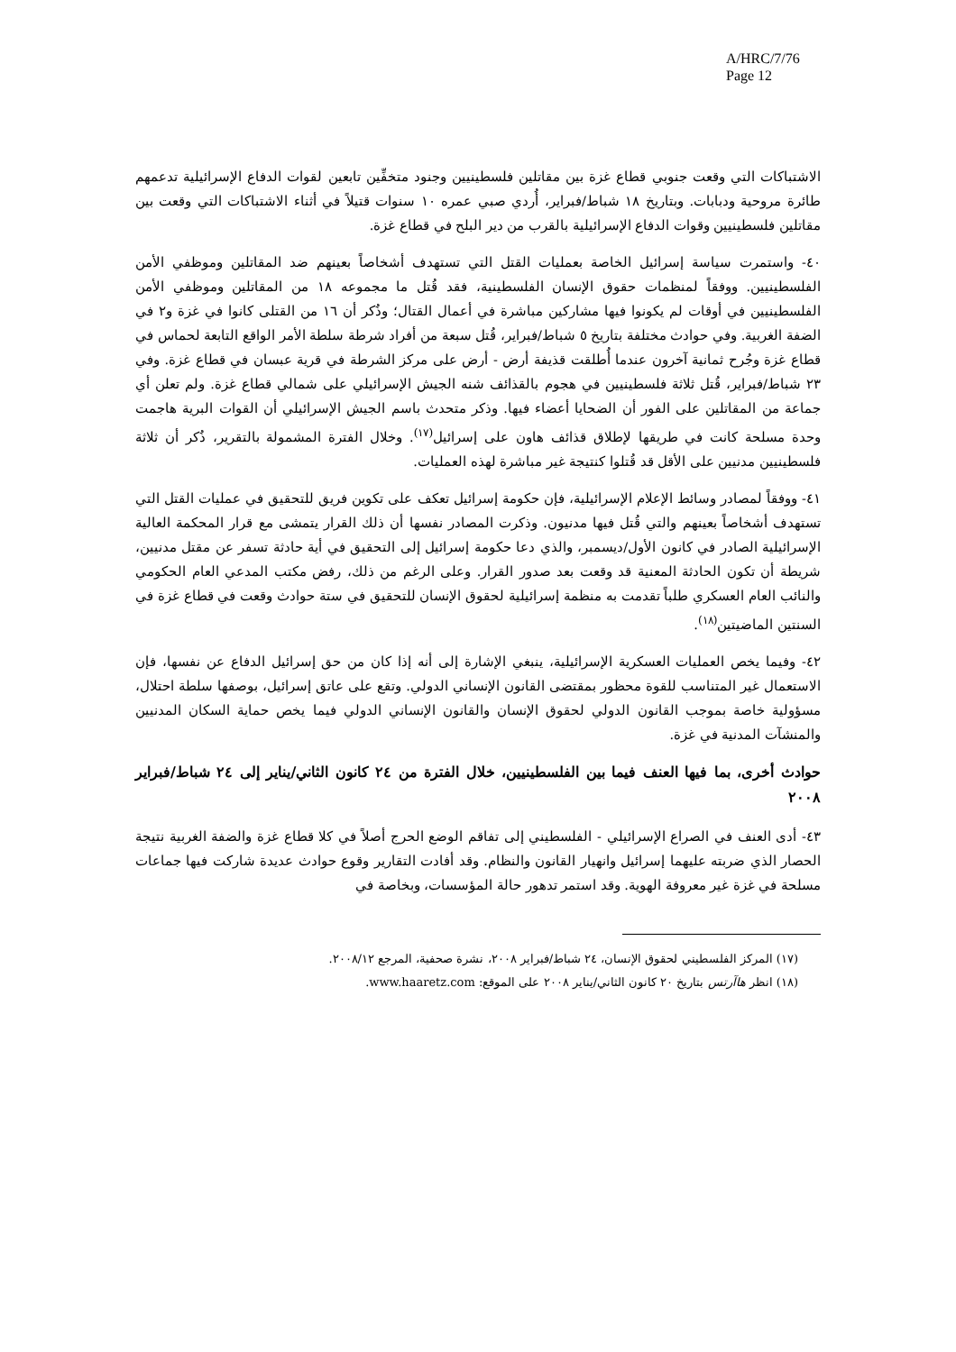A/HRC/7/76
Page 12
الاشتباكات التي وقعت جنوبي قطاع غزة بين مقاتلين فلسطينيين وجنود متخفِّين تابعين لقوات الدفاع الإسرائيلية تدعمهم طائرة مروحية ودبابات. وبتاريخ ١٨ شباط/فبراير، أُردي صبي عمره ١٠ سنوات قتيلاً في أثناء الاشتباكات التي وقعت بين مقاتلين فلسطينيين وقوات الدفاع الإسرائيلية بالقرب من دير البلح في قطاع غزة.
٤٠- واستمرت سياسة إسرائيل الخاصة بعمليات القتل التي تستهدف أشخاصاً بعينهم ضد المقاتلين وموظفي الأمن الفلسطينيين. ووفقاً لمنظمات حقوق الإنسان الفلسطينية، فقد قُتل ما مجموعه ١٨ من المقاتلين وموظفي الأمن الفلسطينيين في أوقات لم يكونوا فيها مشاركين مباشرة في أعمال القتال؛ وذُكر أن ١٦ من القتلى كانوا في غزة و٢ في الضفة الغربية. وفي حوادث مختلفة بتاريخ ٥ شباط/فبراير، قُتل سبعة من أفراد شرطة سلطة الأمر الواقع التابعة لحماس في قطاع غزة وجُرح ثمانية آخرون عندما أُطلقت قذيفة أرض - أرض على مركز الشرطة في قرية عبسان في قطاع غزة. وفي ٢٣ شباط/فبراير، قُتل ثلاثة فلسطينيين في هجوم بالقذائف شنه الجيش الإسرائيلي على شمالي قطاع غزة. ولم تعلن أي جماعة من المقاتلين على الفور أن الضحايا أعضاء فيها. وذكر متحدث باسم الجيش الإسرائيلي أن القوات البرية هاجمت وحدة مسلحة كانت في طريقها لإطلاق قذائف هاون على إسرائيل<sup>(١٧)</sup>. وخلال الفترة المشمولة بالتقرير، ذُكر أن ثلاثة فلسطينيين مدنيين على الأقل قد قُتلوا كنتيجة غير مباشرة لهذه العمليات.
٤١- ووفقاً لمصادر وسائط الإعلام الإسرائيلية، فإن حكومة إسرائيل تعكف على تكوين فريق للتحقيق في عمليات القتل التي تستهدف أشخاصاً بعينهم والتي قُتل فيها مدنيون. وذكرت المصادر نفسها أن ذلك القرار يتمشى مع قرار المحكمة العالية الإسرائيلية الصادر في كانون الأول/ديسمبر، والذي دعا حكومة إسرائيل إلى التحقيق في أية حادثة تسفر عن مقتل مدنيين، شريطة أن تكون الحادثة المعنية قد وقعت بعد صدور القرار. وعلى الرغم من ذلك، رفض مكتب المدعي العام الحكومي والنائب العام العسكري طلباً تقدمت به منظمة إسرائيلية لحقوق الإنسان للتحقيق في ستة حوادث وقعت في قطاع غزة في السنتين الماضيتين<sup>(١٨)</sup>.
٤٢- وفيما يخص العمليات العسكرية الإسرائيلية، ينبغي الإشارة إلى أنه إذا كان من حق إسرائيل الدفاع عن نفسها، فإن الاستعمال غير المتناسب للقوة محظور بمقتضى القانون الإنساني الدولي. وتقع على عاتق إسرائيل، بوصفها سلطة احتلال، مسؤولية خاصة بموجب القانون الدولي لحقوق الإنسان والقانون الإنساني الدولي فيما يخص حماية السكان المدنيين والمنشآت المدنية في غزة.
حوادث أخرى، بما فيها العنف فيما بين الفلسطينيين، خلال الفترة من ٢٤ كانون الثاني/يناير إلى ٢٤ شباط/فبراير ٢٠٠٨
٤٣- أدى العنف في الصراع الإسرائيلي - الفلسطيني إلى تفاقم الوضع الحرج أصلاً في كلا قطاع غزة والضفة الغربية نتيجة الحصار الذي ضربته عليهما إسرائيل وانهيار القانون والنظام. وقد أفادت التقارير وقوع حوادث عديدة شاركت فيها جماعات مسلحة في غزة غير معروفة الهوية. وقد استمر تدهور حالة المؤسسات، وبخاصة في
(١٧) المركز الفلسطيني لحقوق الإنسان، ٢٤ شباط/فبراير ٢٠٠٨، نشرة صحفية، المرجع ٢٠٠٨/١٢.
(١٨) انظر هاآرتس بتاريخ ٢٠ كانون الثاني/يناير ٢٠٠٨ على الموقع: www.haaretz.com.